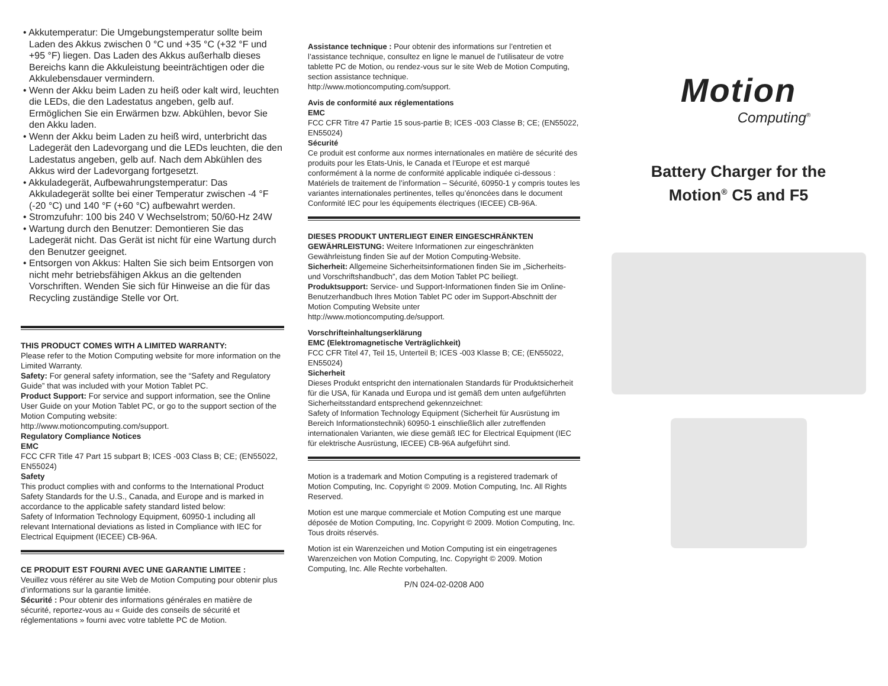• Akkutemperatur: Die Umgebungstemperatur sollte beim Laden des Akkus zwischen 0 °C und +35 °C (+32 °F und +95 °F) liegen. Das Laden des Akkus außerhalb dieses Bereichs kann die Akkuleistung beeinträchtigen oder die Akkulebensdauer vermindern.
• Wenn der Akku beim Laden zu heiß oder kalt wird, leuchten die LEDs, die den Ladestatus angeben, gelb auf. Ermöglichen Sie ein Erwärmen bzw. Abkühlen, bevor Sie den Akku laden.
• Wenn der Akku beim Laden zu heiß wird, unterbricht das Ladegerät den Ladevorgang und die LEDs leuchten, die den Ladestatus angeben, gelb auf. Nach dem Abkühlen des Akkus wird der Ladevorgang fortgesetzt.
• Akkuladegerät, Aufbewahrungstemperatur: Das Akkuladegerät sollte bei einer Temperatur zwischen -4 °F (-20 °C) und 140 °F (+60 °C) aufbewahrt werden.
• Stromzufuhr: 100 bis 240 V Wechselstrom; 50/60-Hz 24W
• Wartung durch den Benutzer: Demontieren Sie das Ladegerät nicht. Das Gerät ist nicht für eine Wartung durch den Benutzer geeignet.
• Entsorgen von Akkus: Halten Sie sich beim Entsorgen von nicht mehr betriebsfähigen Akkus an die geltenden Vorschriften. Wenden Sie sich für Hinweise an die für das Recycling zuständige Stelle vor Ort.
THIS PRODUCT COMES WITH A LIMITED WARRANTY:
Please refer to the Motion Computing website for more information on the Limited Warranty.
Safety: For general safety information, see the “Safety and Regulatory Guide” that was included with your Motion Tablet PC.
Product Support: For service and support information, see the Online User Guide on your Motion Tablet PC, or go to the support section of the Motion Computing website:
http://www.motioncomputing.com/support.
Regulatory Compliance Notices
EMC
FCC CFR Title 47 Part 15 subpart B; ICES -003 Class B; CE; (EN55022, EN55024)
Safety
This product complies with and conforms to the International Product Safety Standards for the U.S., Canada, and Europe and is marked in accordance to the applicable safety standard listed below:
Safety of Information Technology Equipment, 60950-1 including all relevant International deviations as listed in Compliance with IEC for Electrical Equipment (IECEE) CB-96A.
CE PRODUIT EST FOURNI AVEC UNE GARANTIE LIMITEE :
Veuillez vous référer au site Web de Motion Computing pour obtenir plus d’informations sur la garantie limitée.
Sécurité : Pour obtenir des informations générales en matière de sécurité, reportez-vous au « Guide des conseils de sécurité et réglementations » fourni avec votre tablette PC de Motion.
Assistance technique : Pour obtenir des informations sur l’entretien et l’assistance technique, consultez en ligne le manuel de l’utilisateur de votre tablette PC de Motion, ou rendez-vous sur le site Web de Motion Computing, section assistance technique.
http://www.motioncomputing.com/support.
Avis de conformité aux réglementations
EMC
FCC CFR Titre 47 Partie 15 sous-partie B; ICES -003 Classe B; CE; (EN55022, EN55024)
Sécurité
Ce produit est conforme aux normes internationales en matière de sécurité des produits pour les Etats-Unis, le Canada et l’Europe et est marqué conformément à la norme de conformité applicable indiquée ci-dessous :
Matériels de traitement de l’information – Sécurité, 60950-1 y compris toutes les variantes internationales pertinentes, telles qu’énoncées dans le document Conformité IEC pour les équipements électriques (IECEE) CB-96A.
DIESES PRODUKT UNTERLIEGT EINER EINGESCHRÄNKTEN GEWÄHRLEISTUNG: Weitere Informationen zur eingeschränkten Gewährleistung finden Sie auf der Motion Computing-Website.
Sicherheit: Allgemeine Sicherheitsinformationen finden Sie im „Sicherheits- und Vorschriftshandbuch”, das dem Motion Tablet PC beiliegt.
Produktsupport: Service- und Support-Informationen finden Sie im Online-Benutzerhandbuch Ihres Motion Tablet PC oder im Support-Abschnitt der Motion Computing Website unter
http://www.motioncomputing.de/support.
Vorschrifteinhaltungserklärung
EMC (Elektromagnetische Verträglichkeit)
FCC CFR Titel 47, Teil 15, Unterteil B; ICES -003 Klasse B; CE; (EN55022, EN55024)
Sicherheit
Dieses Produkt entspricht den internationalen Standards für Produktsicherheit für die USA, für Kanada und Europa und ist gemäß dem unten aufgeführten Sicherheitsstandard entsprechend gekennzeichnet:
Safety of Information Technology Equipment (Sicherheit für Ausrüstung im Bereich Informationstechnik) 60950-1 einschließlich aller zutreffenden internationalen Varianten, wie diese gemäß IEC for Electrical Equipment (IEC für elektrische Ausrüstung, IECEE) CB-96A aufgeführt sind.
Motion is a trademark and Motion Computing is a registered trademark of Motion Computing, Inc. Copyright © 2009. Motion Computing, Inc. All Rights Reserved.
Motion est une marque commerciale et Motion Computing est une marque déposée de Motion Computing, Inc. Copyright © 2009. Motion Computing, Inc. Tous droits réservés.
Motion ist ein Warenzeichen und Motion Computing ist ein eingetragenes Warenzeichen von Motion Computing, Inc. Copyright © 2009. Motion Computing, Inc. Alle Rechte vorbehalten.
P/N 024-02-0208 A00
Motion
Computing<sup>®</sup>
Battery Charger for the
Motion<sup>®</sup> C5 and F5